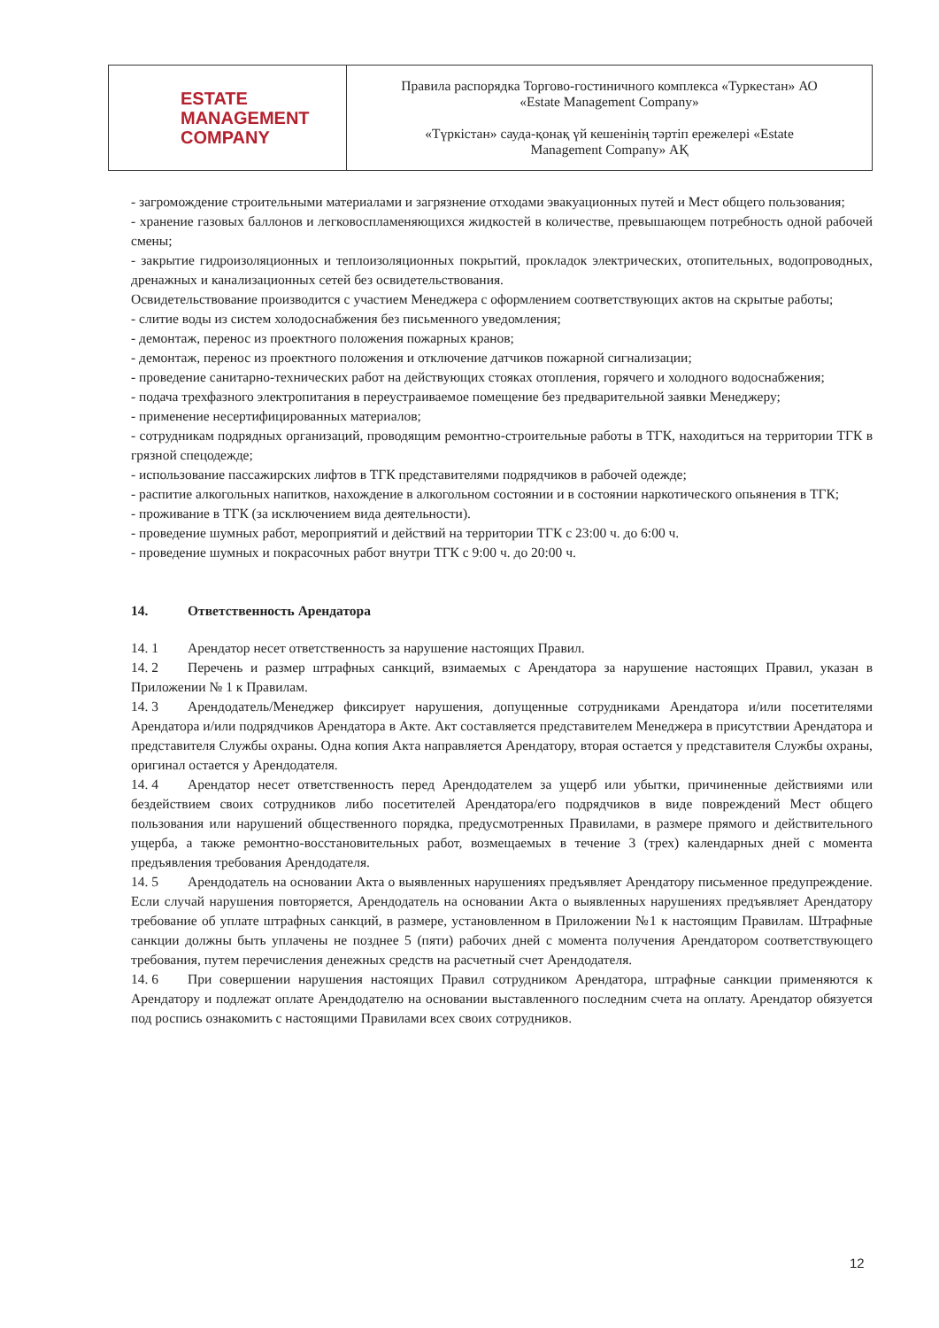| ESTATE MANAGEMENT COMPANY | Правила распорядка Торгово-гостиничного комплекса «Туркестан» АО «Estate Management Company» «Түркістан» сауда-қонақ үй кешенінің тәртіп ережелері «Estate Management Company» АҚ |
- загромождение строительными материалами и загрязнение отходами эвакуационных путей и Мест общего пользования;
- хранение газовых баллонов и легковоспламеняющихся жидкостей в количестве, превышающем потребность одной рабочей смены;
- закрытие гидроизоляционных и теплоизоляционных покрытий, прокладок электрических, отопительных, водопроводных, дренажных и канализационных сетей без освидетельствования.
Освидетельствование производится с участием Менеджера с оформлением соответствующих актов на скрытые работы;
- слитие воды из систем холодоснабжения без письменного уведомления;
- демонтаж, перенос из проектного положения пожарных кранов;
- демонтаж, перенос из проектного положения и отключение датчиков пожарной сигнализации;
- проведение санитарно-технических работ на действующих стояках отопления, горячего и холодного водоснабжения;
- подача трехфазного электропитания в переустраиваемое помещение без предварительной заявки Менеджеру;
- применение несертифицированных материалов;
- сотрудникам подрядных организаций, проводящим ремонтно-строительные работы в ТГК, находиться на территории ТГК в грязной спецодежде;
- использование пассажирских лифтов в ТГК представителями подрядчиков в рабочей одежде;
- распитие алкогольных напитков, нахождение в алкогольном состоянии и в состоянии наркотического опьянения в ТГК;
- проживание в ТГК (за исключением вида деятельности).
- проведение шумных работ, мероприятий и действий на территории ТГК с 23:00 ч. до 6:00 ч.
- проведение шумных и покрасочных работ внутри ТГК с 9:00 ч. до 20:00 ч.
14. Ответственность Арендатора
14. 1 Арендатор несет ответственность за нарушение настоящих Правил.
14. 2 Перечень и размер штрафных санкций, взимаемых с Арендатора за нарушение настоящих Правил, указан в Приложении № 1 к Правилам.
14. 3 Арендодатель/Менеджер фиксирует нарушения, допущенные сотрудниками Арендатора и/или посетителями Арендатора и/или подрядчиков Арендатора в Акте. Акт составляется представителем Менеджера в присутствии Арендатора и представителя Службы охраны. Одна копия Акта направляется Арендатору, вторая остается у представителя Службы охраны, оригинал остается у Арендодателя.
14. 4 Арендатор несет ответственность перед Арендодателем за ущерб или убытки, причиненные действиями или бездействием своих сотрудников либо посетителей Арендатора/его подрядчиков в виде повреждений Мест общего пользования или нарушений общественного порядка, предусмотренных Правилами, в размере прямого и действительного ущерба, а также ремонтно-восстановительных работ, возмещаемых в течение 3 (трех) календарных дней с момента предъявления требования Арендодателя.
14. 5 Арендодатель на основании Акта о выявленных нарушениях предъявляет Арендатору письменное предупреждение. Если случай нарушения повторяется, Арендодатель на основании Акта о выявленных нарушениях предъявляет Арендатору требование об уплате штрафных санкций, в размере, установленном в Приложении №1 к настоящим Правилам. Штрафные санкции должны быть уплачены не позднее 5 (пяти) рабочих дней с момента получения Арендатором соответствующего требования, путем перечисления денежных средств на расчетный счет Арендодателя.
14. 6 При совершении нарушения настоящих Правил сотрудником Арендатора, штрафные санкции применяются к Арендатору и подлежат оплате Арендодателю на основании выставленного последним счета на оплату. Арендатор обязуется под роспись ознакомить с настоящими Правилами всех своих сотрудников.
12